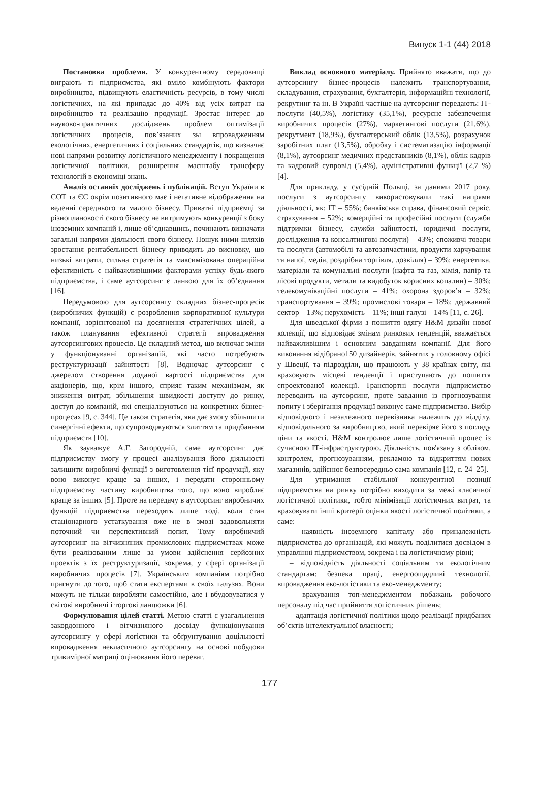Випуск 1-1 (44) 2018
Постановка проблеми. У конкурентному середовищі виграють ті підприємства, які вміло комбінують фактори виробництва, підвищують еластичність ресурсів, в тому числі логістичних, на які припадає до 40% від усіх витрат на виробництво та реалізацію продукції. Зростає інтерес до науково-практичних досліджень проблем оптимізації логістичних процесів, пов’язаних зы впровадженням екологічних, енергетичних і соціальних стандартів, що визначає нові напрями розвитку логістичного менеджменту і покращення логістичної політики, розширення масштабу трансферу технологій в економіці знань.
Аналіз останніх досліджень і публікацій. Вступ України в СОТ та ЄС окрім позитивного має і негативне відображення на веденні середнього та малого бізнесу. Приватні підприємці за різноплановості свого бізнесу не витримують конкуренції з боку іноземних компаній і, лише об’єднавшись, починають визначати загальні напрями діяльності свого бізнесу. Пошук ними шляхів зростання рентабельності бізнесу приводить до висновку, що низькі витрати, сильна стратегія та максимізована операційна ефективність є найважливішими факторами успіху будь-якого підприємства, і саме аутсорсинг є ланкою для їх об’єднання [16].
Передумовою для аутсорсингу складних бізнес-процесів (виробничих функцій) є розроблення корпоративної культури компанії, зорієнтованої на досягнення стратегічних цілей, а також планування ефективної стратегії впровадження аутсорсингових процесів. Це складний метод, що включає зміни у функціонуванні організацій, які часто потребують реструктуризації зайнятості [8]. Водночас аутсорсинг є джерелом створення доданої вартості підприємства для акціонерів, що, крім іншого, сприяє таким механізмам, як зниження витрат, збільшення швидкості доступу до ринку, доступ до компаній, які спеціалізуються на конкретних бізнес-процесах [9, с. 344]. Це також стратегія, яка дає змогу збільшити синергічні ефекти, що супроводжуються злиттям та придбанням підприємств [10].
Як зауважує А.Г. Загородній, саме аутсорсинг дає підприємству змогу у процесі аналізування його діяльності залишити виробничі функції з виготовлення тієї продукції, яку воно виконує краще за інших, і передати сторонньому підприємству частину виробництва того, що воно виробляє краще за інших [5]. Проте на передачу в аутсорсинг виробничих функцій підприємства переходять лише тоді, коли стан стаціонарного устаткування вже не в змозі задовольняти поточний чи перспективний попит. Тому виробничий аутсорсинг на вітчизняних промислових підприємствах може бути реалізованим лише за умови здійснення серйозних проектів з їх реструктуризації, зокрема, у сфері організації виробничих процесів [7]. Українським компаніям потрібно прагнути до того, щоб стати експертами в своїх галузях. Вони можуть не тільки виробляти самостійно, але і вбудовуватися у світові виробничі і торгові ланцюжки [6].
Формулювання цілей статті. Метою статті є узагальнення закордонного і вітчизняного досвіду функціонування аутсорсингу у сфері логістики та обґрунтування доцільності впровадження некласичного аутсорсингу на основі побудови тривимірної матриці оцінювання його переваг.
Виклад основного матеріалу. Прийнято вважати, що до аутсорсингу бізнес-процесів належить транспортування, складування, страхування, бухгалтерія, інформаційні технології, рекрутинг та ін. В Україні частіше на аутсорсинг передають: ІТ-послуги (40,5%), логістику (35,1%), ресурсне забезпечення виробничих процесів (27%), маркетингові послуги (21,6%), рекрутмент (18,9%), бухгалтерський облік (13,5%), розрахунок заробітних плат (13,5%), обробку і систематизацію інформації (8,1%), аутсорсинг медичних представників (8,1%), облік кадрів та кадровий супровід (5,4%), адміністративні функції (2,7 %) [4].
Для прикладу, у сусідній Польщі, за даними 2017 року, послуги з аутсорсингу використовували такі напрями діяльності, як: ІТ – 55%; банківська справа, фінансовий сервіс, страхування – 52%; комерційні та професійні послуги (служби підтримки бізнесу, служби зайнятості, юридичні послуги, дослідження та консалтингові послуги) – 43%; споживчі товари та послуги (автомобілі та автозапчастини, продукти харчування та напої, медіа, роздрібна торгівля, дозвілля) – 39%; енергетика, матеріали та комунальні послуги (нафта та газ, хімія, папір та лісові продукти, метали та видобуток корисних копалин) – 30%; телекомунікаційні послуги – 41%; охорона здоров’я – 32%; транспортування – 39%; промислові товари – 18%; державний сектор – 13%; нерухомість – 11%; інші галузі – 14% [11, с. 26].
Для шведської фірми з пошиття одягу H&M дизайн нової колекції, що відповідає змінам ринкових тенденцій, вважається найважливішим і основним завданням компанії. Для його виконання відібрано150 дизайнерів, зайнятих у головному офісі у Швеції, та підрозділи, що працюють у 38 країнах світу, які враховують місцеві тенденції і приступають до пошиття спроектованої колекції. Транспортні послуги підприємство переводить на аутсорсинг, проте завдання із прогнозування попиту і зберігання продукції виконує саме підприємство. Вибір відповідного і незалежного перевізника належить до відділу, відповідального за виробництво, який перевіряє його з погляду ціни та якості. H&M контролює лише логістичний процес із сучасною ІТ-інфраструктурою. Діяльність, пов'язану з обліком, контролем, прогнозуванням, рекламою та відкриттям нових магазинів, здійснює безпосередньо сама компанія [12, с. 24–25].
Для утримання стабільної конкурентної позиції підприємства на ринку потрібно виходити за межі класичної логістичної політики, тобто мінімізації логістичних витрат, та враховувати інші критерії оцінки якості логістичної політики, а саме:
– наявність іноземного капіталу або приналежність підприємства до організацій, які можуть поділитися досвідом в управлінні підприємством, зокрема і на логістичному рівні;
– відповідність діяльності соціальним та екологічним стандартам: безпека праці, енергоощадливі технології, впровадження еко-логістики та еко-менеджменту;
– врахування топ-менеджментом побажань робочого персоналу під час прийняття логістичних рішень;
– адаптація логістичної політики щодо реалізації придбаних об’єктів інтелектуальної власності;
177